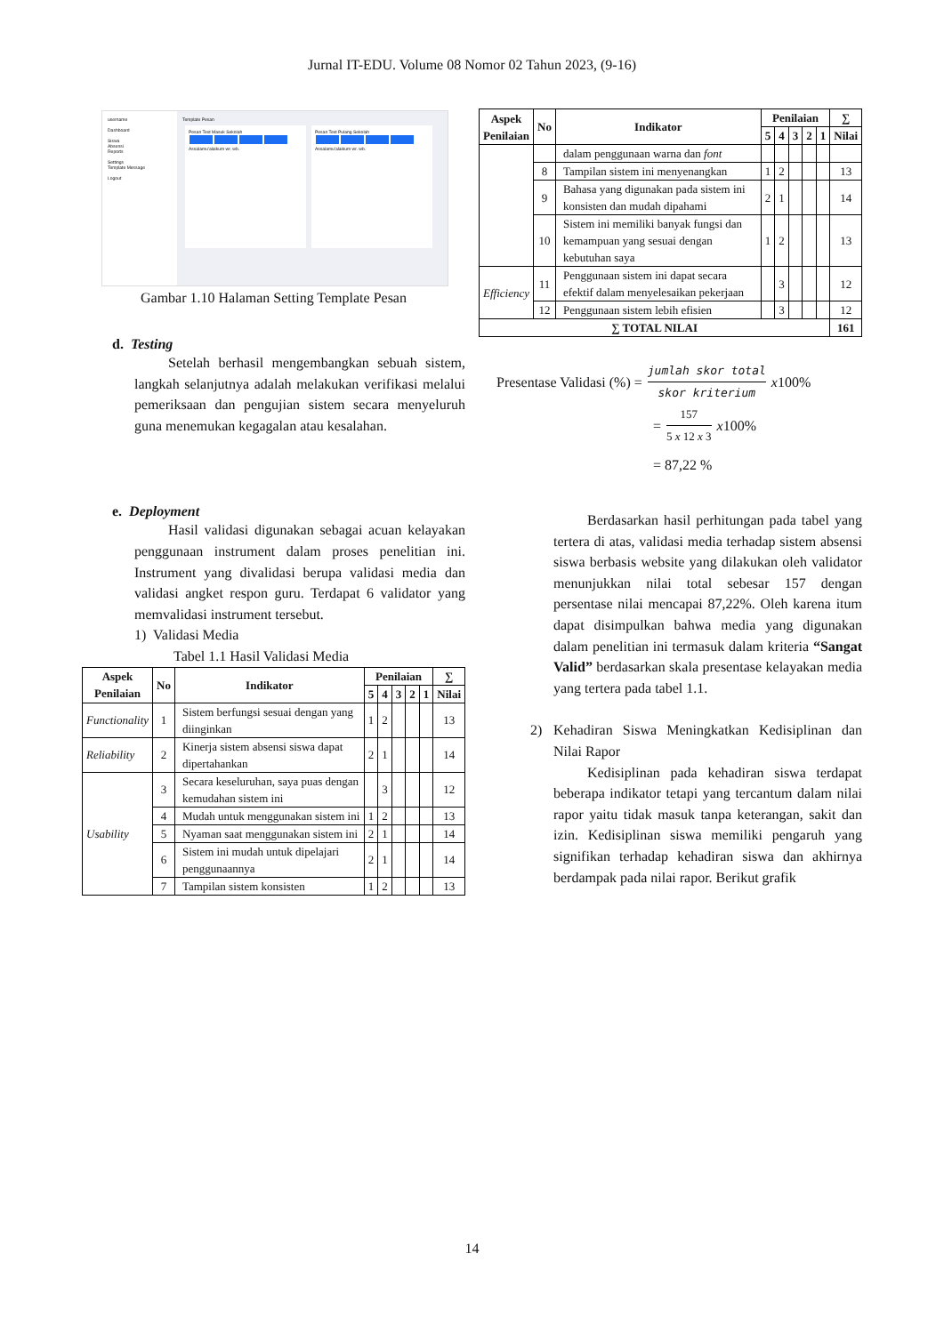Jurnal IT-EDU. Volume 08 Nomor 02 Tahun 2023, (9-16)
username
Dashboard
Siswa
Absensi
Reports
Settings
Template Message
Logout
Template Pesan
Pesan Text Masuk Sekolah
Assalamu'alaikum wr. wb.
Pesan Text Pulang Sekolah
Assalamu'alaikum wr. wb.
Gambar 1.10 Halaman Setting Template Pesan
d. Testing
Setelah berhasil mengembangkan sebuah sistem, langkah selanjutnya adalah melakukan verifikasi melalui pemeriksaan dan pengujian sistem secara menyeluruh guna menemukan kegagalan atau kesalahan.
e. Deployment
Hasil validasi digunakan sebagai acuan kelayakan penggunaan instrument dalam proses penelitian ini. Instrument yang divalidasi berupa validasi media dan validasi angket respon guru. Terdapat 6 validator yang memvalidasi instrument tersebut.
1) Validasi Media
Tabel 1.1 Hasil Validasi Media
| Aspek Penilaian | No | Indikator | Penilaian | | | | | ∑ |
| --- | --- | --- | --- | --- | --- | --- | --- | --- |
| | | | 5 | 4 | 3 | 2 | 1 | Nilai |
| Functionality | 1 | Sistem berfungsi sesuai dengan yang diinginkan | 1 | 2 | | | | 13 |
| Reliability | 2 | Kinerja sistem absensi siswa dapat dipertahankan | 2 | 1 | | | | 14 |
| Usability | 3 | Secara keseluruhan, saya puas dengan kemudahan sistem ini | | 3 | | | | 12 |
| | 4 | Mudah untuk menggunakan sistem ini | 1 | 2 | | | | 13 |
| | 5 | Nyaman saat menggunakan sistem ini | 2 | 1 | | | | 14 |
| | 6 | Sistem ini mudah untuk dipelajari penggunaannya | 2 | 1 | | | | 14 |
| | 7 | Tampilan sistem konsisten | 1 | 2 | | | | 13 |
| Aspek Penilaian | No | Indikator | Penilaian | | | | | ∑ |
| --- | --- | --- | --- | --- | --- | --- | --- | --- |
| | | | 5 | 4 | 3 | 2 | 1 | Nilai |
| | | dalam penggunaan warna dan font | | | | | | |
| | 8 | Tampilan sistem ini menyenangkan | 1 | 2 | | | | 13 |
| | 9 | Bahasa yang digunakan pada sistem ini konsisten dan mudah dipahami | 2 | 1 | | | | 14 |
| | 10 | Sistem ini memiliki banyak fungsi dan kemampuan yang sesuai dengan kebutuhan saya | 1 | 2 | | | | 13 |
| Efficiency | 11 | Penggunaan sistem ini dapat secara efektif dalam menyelesaikan pekerjaan | | 3 | | | | 12 |
| | 12 | Penggunaan sistem lebih efisien | | 3 | | | | 12 |
| ∑ TOTAL NILAI | | | | | | | | 161 |
Presentase Validasi (%) = jumlah skor total skor kriterium x 100%
= 157 5 x 12 x 3 x 100%
= 87,22 %
Berdasarkan hasil perhitungan pada tabel yang tertera di atas, validasi media terhadap sistem absensi siswa berbasis website yang dilakukan oleh validator menunjukkan nilai total sebesar 157 dengan persentase nilai mencapai 87,22%. Oleh karena itum dapat disimpulkan bahwa media yang digunakan dalam penelitian ini termasuk dalam kriteria “Sangat Valid” berdasarkan skala presentase kelayakan media yang tertera pada tabel 1.1.
2) Kehadiran Siswa Meningkatkan Kedisiplinan dan Nilai Rapor
Kedisiplinan pada kehadiran siswa terdapat beberapa indikator tetapi yang tercantum dalam nilai rapor yaitu tidak masuk tanpa keterangan, sakit dan izin. Kedisiplinan siswa memiliki pengaruh yang signifikan terhadap kehadiran siswa dan akhirnya berdampak pada nilai rapor. Berikut grafik
14